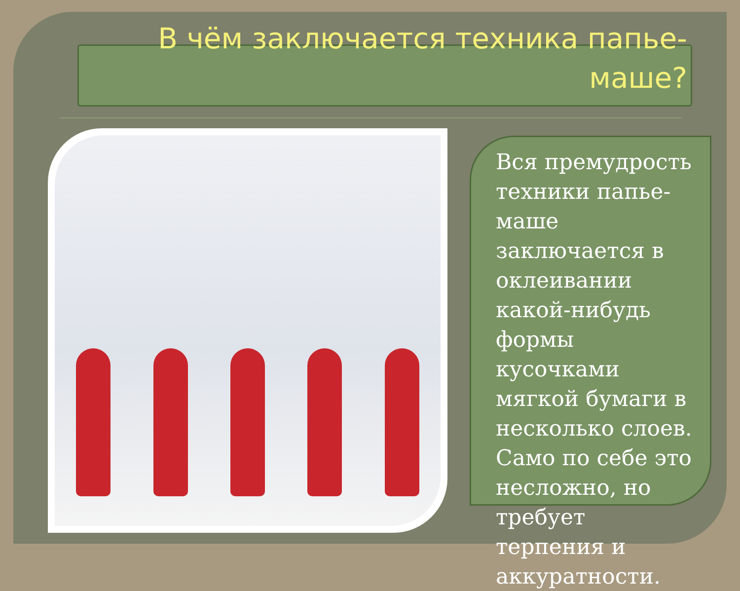В чём заключается техника папье-маше?
Вся премудрость техники папье-маше заключается в оклеивании какой-нибудь формы кусочками мягкой бумаги в несколько слоев. Само по себе это несложно, но требует терпения и аккуратности.